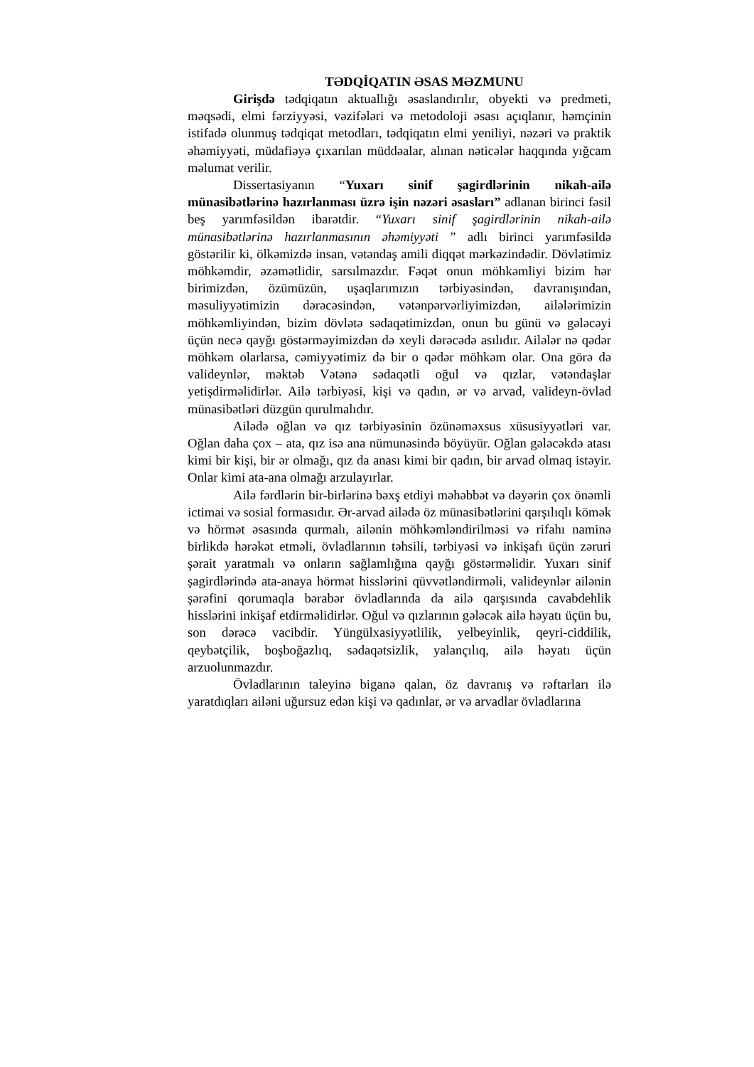TƏDQİQATIN ƏSAS MƏZMUNU
Girişdə tədqiqatın aktuallığı əsaslandırılır, obyekti və predmeti, məqsədi, elmi fərziyyəsi, vəzifələri və metodoloji əsası açıqlanır, həmçinin istifadə olunmuş tədqiqat metodları, tədqiqatın elmi yeniliyi, nəzəri və praktik əhəmiyyəti, müdafiəyə çıxarılan müddəalar, alınan nəticələr haqqında yığcam məlumat verilir.
Dissertasiyanın “Yuxarı sinif şagirdlərinin nikah-ailə münasibətlərinə hazırlanması üzrə işin nəzəri əsasları” adlanan birinci fəsil beş yarımfəsildən ibarətdir. “Yuxarı sinif şagirdlərinin nikah-ailə münasibətlərinə hazırlanmasının əhəmiyyəti ” adlı birinci yarımfəsildə göstərilir ki, ölkəmizdə insan, vətəndaş amili diqqət mərkəzindədir. Dövlətimiz möhkəmdir, əzəmətlidir, sarsılmazdır. Fəqət onun möhkəmliyi bizim hər birimizdən, özümüzün, uşaqlarımızın tərbiyəsindən, davranışından, məsuliyyətimizin dərəcəsindən, vətənpərvərliyimizdən, ailələrimizin möhkəmliyindən, bizim dövlətə sədaqətimizdən, onun bu günü və gələcəyi üçün necə qayğı göstərməyimizdən də xeyli dərəcədə asılıdır. Ailələr nə qədər möhkəm olarlarsa, cəmiyyətimiz də bir o qədər möhkəm olar. Ona görə də valideynlər, məktəb Vətənə sədaqətli oğul və qızlar, vətəndaşlar yetişdirməlidirlər. Ailə tərbiyəsi, kişi və qadın, ər və arvad, valideyn-övlad münasibətləri düzgün qurulmalıdır.
Ailədə oğlan və qız tərbiyəsinin özünəməxsus xüsusiyyətləri var. Oğlan daha çox – ata, qız isə ana nümunəsində böyüyür. Oğlan gələcəkdə atası kimi bir kişi, bir ər olmağı, qız da anası kimi bir qadın, bir arvad olmaq istəyir. Onlar kimi ata-ana olmağı arzulayırlar.
Ailə fərdlərin bir-birlərinə bəxş etdiyi məhəbbət və dəyərin çox önəmli ictimai və sosial formasıdır. Ər-arvad ailədə öz münasibətlərini qarşılıqlı kömək və hörmət əsasında qurmalı, ailənin möhkəmləndirilməsi və rifahı naminə birlikdə hərəkət etməli, övladlarının təhsili, tərbiyəsi və inkişafı üçün zəruri şərait yaratmalı və onların sağlamlığına qayğı göstərməlidir. Yuxarı sinif şagirdlərində ata-anaya hörmət hisslərini qüvvətləndirməli, valideynlər ailənin şərəfini qorumaqla bərabər övladlarında da ailə qarşısında cavabdehlik hisslərini inkişaf etdirməlidirlər. Oğul və qızlarının gələcək ailə həyatı üçün bu, son dərəcə vacibdir. Yüngülxasiyyətlilik, yelbeyinlik, qeyri-ciddilik, qeybətçilik, boşboğazlıq, sədaqətsizlik, yalançılıq, ailə həyatı üçün arzuolunmazdır.
Övladlarının taleyinə biganə qalan, öz davranış və rəftarları ilə yaratdıqları ailəni uğursuz edən kişi və qadınlar, ər və arvadlar övladlarına